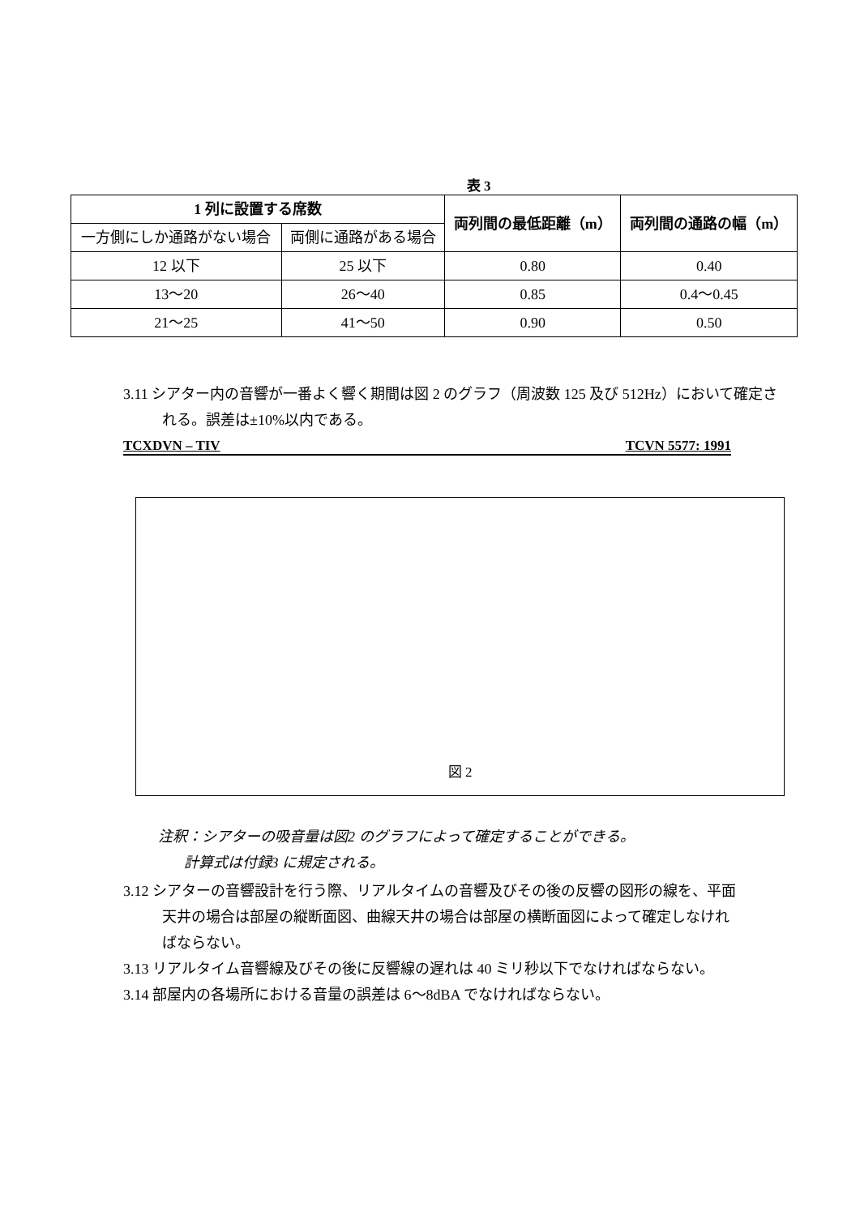表 3
| 1 列に設置する席数 | | 両列間の最低距離（m） | 両列間の通路の幅（m） |
| --- | --- | --- | --- |
| 一方側にしか通路がない場合 | 両側に通路がある場合 | | |
| 12 以下 | 25 以下 | 0.80 | 0.40 |
| 13～20 | 26～40 | 0.85 | 0.4～0.45 |
| 21～25 | 41～50 | 0.90 | 0.50 |
3.11 シアター内の音響が一番よく響く期間は図 2 のグラフ（周波数 125 及び 512Hz）において確定される。誤差は±10%以内である。
TCXDVN – TIV TCVN 5577: 1991
図 2
注釈：シアターの吸音量は図2 のグラフによって確定することができる。
計算式は付録3 に規定される。
3.12 シアターの音響設計を行う際、リアルタイムの音響及びその後の反響の図形の線を、平面天井の場合は部屋の縦断面図、曲線天井の場合は部屋の横断面図によって確定しなければならない。
3.13 リアルタイム音響線及びその後に反響線の遅れは 40 ミリ秒以下でなければならない。
3.14 部屋内の各場所における音量の誤差は 6～8dBA でなければならない。